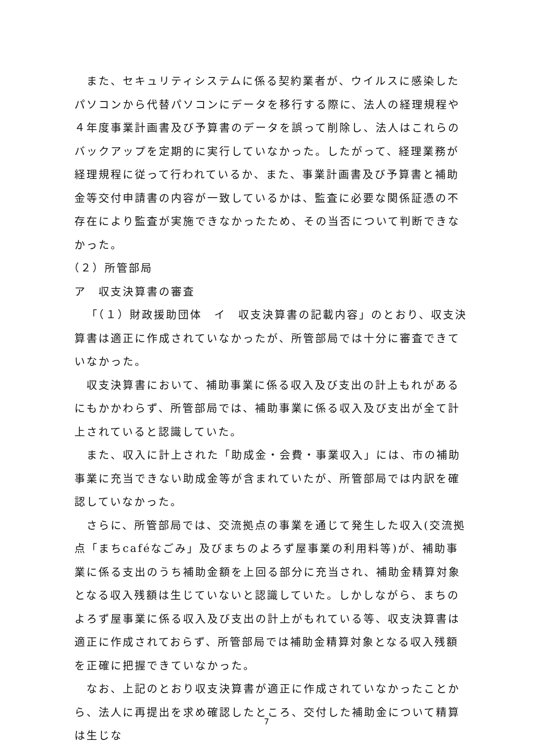また、セキュリティシステムに係る契約業者が、ウイルスに感染したパソコンから代替パソコンにデータを移行する際に、法人の経理規程や４年度事業計画書及び予算書のデータを誤って削除し、法人はこれらのバックアップを定期的に実行していなかった。したがって、経理業務が経理規程に従って行われているか、また、事業計画書及び予算書と補助金等交付申請書の内容が一致しているかは、監査に必要な関係証憑の不存在により監査が実施できなかったため、その当否について判断できなかった。
（２）所管部局
ア　収支決算書の審査
「（１）財政援助団体　イ　収支決算書の記載内容」のとおり、収支決算書は適正に作成されていなかったが、所管部局では十分に審査できていなかった。
収支決算書において、補助事業に係る収入及び支出の計上もれがあるにもかかわらず、所管部局では、補助事業に係る収入及び支出が全て計上されていると認識していた。
また、収入に計上された「助成金・会費・事業収入」には、市の補助事業に充当できない助成金等が含まれていたが、所管部局では内訳を確認していなかった。
さらに、所管部局では、交流拠点の事業を通じて発生した収入(交流拠点「まちcaféなごみ」及びまちのよろず屋事業の利用料等)が、補助事業に係る支出のうち補助金額を上回る部分に充当され、補助金精算対象となる収入残額は生じていないと認識していた。しかしながら、まちのよろず屋事業に係る収入及び支出の計上がもれている等、収支決算書は適正に作成されておらず、所管部局では補助金精算対象となる収入残額を正確に把握できていなかった。
なお、上記のとおり収支決算書が適正に作成されていなかったことから、法人に再提出を求め確認したところ、交付した補助金について精算は生じな
7